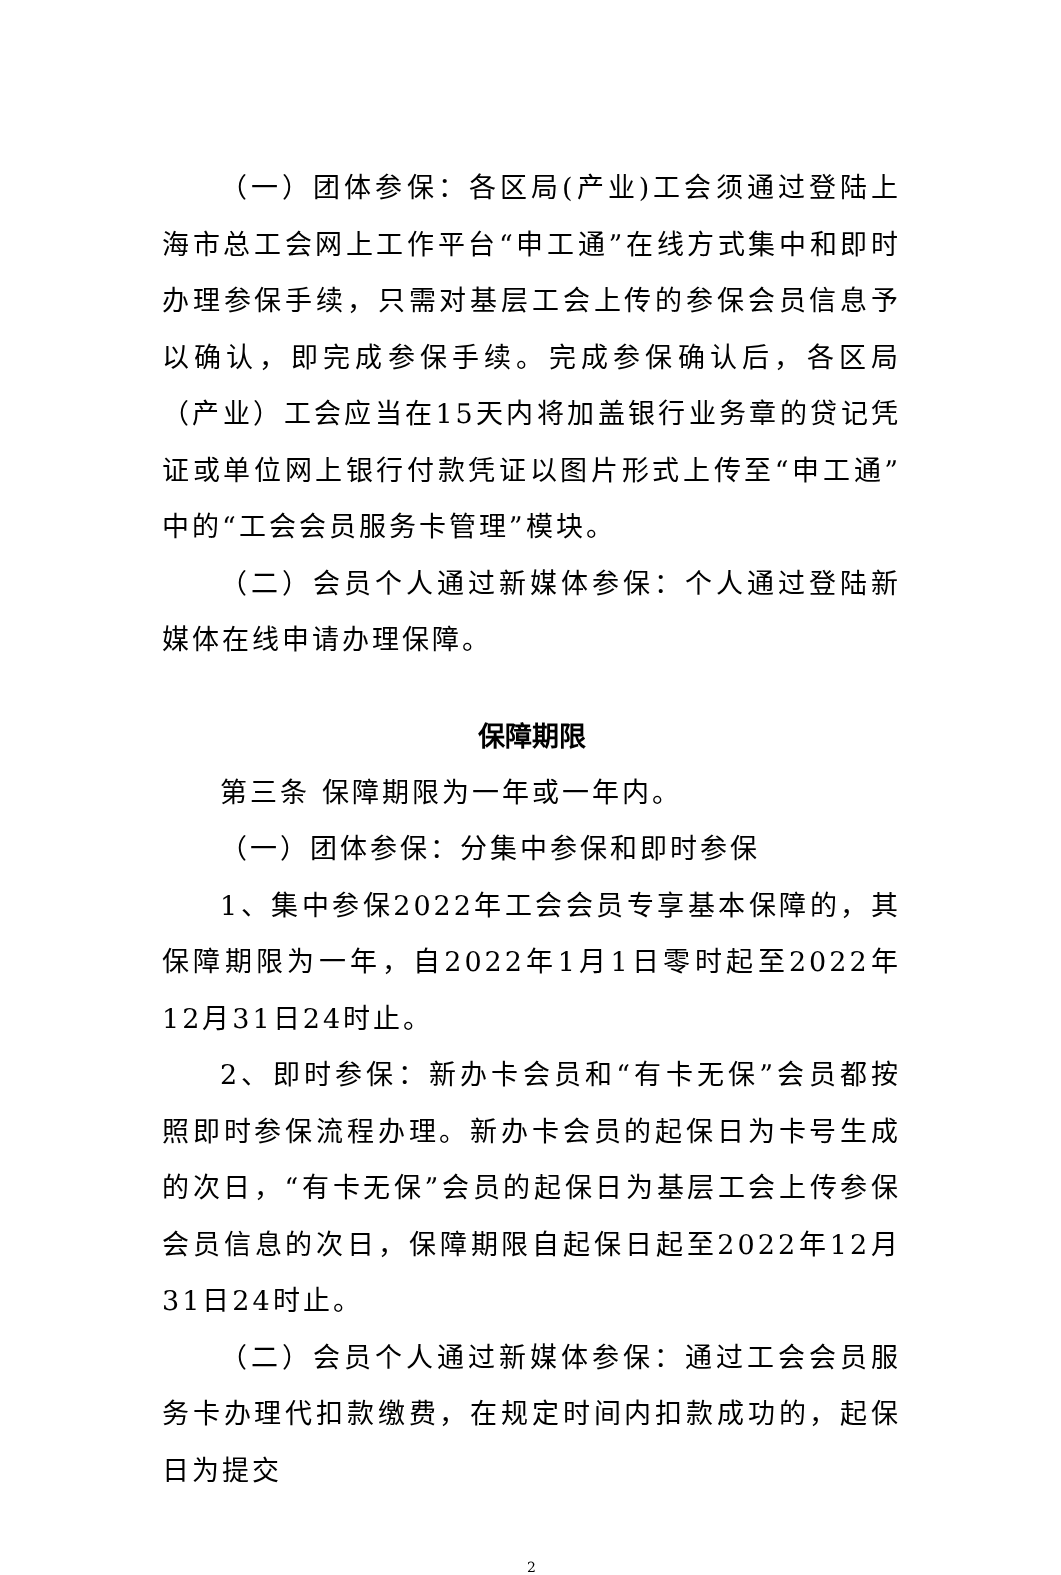（一）团体参保：各区局(产业)工会须通过登陆上海市总工会网上工作平台“申工通”在线方式集中和即时办理参保手续，只需对基层工会上传的参保会员信息予以确认，即完成参保手续。完成参保确认后，各区局（产业）工会应当在15天内将加盖银行业务章的贷记凭证或单位网上银行付款凭证以图片形式上传至“申工通”中的“工会会员服务卡管理”模块。
（二）会员个人通过新媒体参保：个人通过登陆新媒体在线申请办理保障。
保障期限
第三条 保障期限为一年或一年内。
（一）团体参保：分集中参保和即时参保
1、集中参保2022年工会会员专享基本保障的，其保障期限为一年，自2022年1月1日零时起至2022年12月31日24时止。
2、即时参保：新办卡会员和“有卡无保”会员都按照即时参保流程办理。新办卡会员的起保日为卡号生成的次日，“有卡无保”会员的起保日为基层工会上传参保会员信息的次日，保障期限自起保日起至2022年12月31日24时止。
（二）会员个人通过新媒体参保：通过工会会员服务卡办理代扣款缴费，在规定时间内扣款成功的，起保日为提交
2